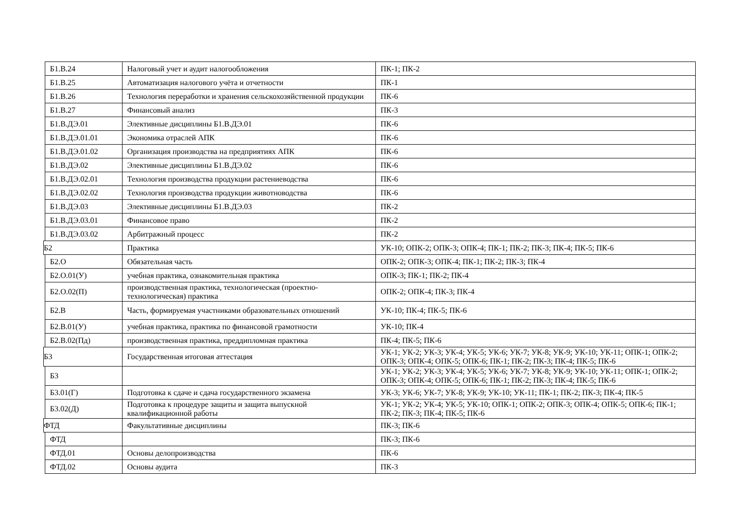| | Б1.В.24 | Налоговый учет и аудит налогообложения | ПК-1; ПК-2 |
| | Б1.В.25 | Автоматизация налогового учёта и отчетности | ПК-1 |
| | Б1.В.26 | Технология переработки и хранения сельскохозяйственной продукции | ПК-6 |
| | Б1.В.27 | Финансовый анализ | ПК-3 |
| | Б1.В.ДЭ.01 | Элективные дисциплины Б1.В.ДЭ.01 | ПК-6 |
| | Б1.В.ДЭ.01.01 | Экономика отраслей АПК | ПК-6 |
| | Б1.В.ДЭ.01.02 | Организация производства на предприятиях АПК | ПК-6 |
| | Б1.В.ДЭ.02 | Элективные дисциплины Б1.В.ДЭ.02 | ПК-6 |
| | Б1.В.ДЭ.02.01 | Технология производства продукции растениеводства | ПК-6 |
| | Б1.В.ДЭ.02.02 | Технология производства продукции животноводства | ПК-6 |
| | Б1.В.ДЭ.03 | Элективные дисциплины Б1.В.ДЭ.03 | ПК-2 |
| | Б1.В.ДЭ.03.01 | Финансовое право | ПК-2 |
| | Б1.В.ДЭ.03.02 | Арбитражный процесс | ПК-2 |
| Б2 | | Практика | УК-10; ОПК-2; ОПК-3; ОПК-4; ПК-1; ПК-2; ПК-3; ПК-4; ПК-5; ПК-6 |
| | Б2.О | Обязательная часть | ОПК-2; ОПК-3; ОПК-4; ПК-1; ПК-2; ПК-3; ПК-4 |
| | Б2.О.01(У) | учебная практика, ознакомительная практика | ОПК-3; ПК-1; ПК-2; ПК-4 |
| | Б2.О.02(П) | производственная практика, технологическая (проектно-технологическая) практика | ОПК-2; ОПК-4; ПК-3; ПК-4 |
| | Б2.В | Часть, формируемая участниками образовательных отношений | УК-10; ПК-4; ПК-5; ПК-6 |
| | Б2.В.01(У) | учебная практика, практика по финансовой грамотности | УК-10; ПК-4 |
| | Б2.В.02(Пд) | производственная практика, преддипломная практика | ПК-4; ПК-5; ПК-6 |
| Б3 | | Государственная итоговая аттестация | УК-1; УК-2; УК-3; УК-4; УК-5; УК-6; УК-7; УК-8; УК-9; УК-10; УК-11; ОПК-1; ОПК-2; ОПК-3; ОПК-4; ОПК-5; ОПК-6; ПК-1; ПК-2; ПК-3; ПК-4; ПК-5; ПК-6 |
| | Б3 | | УК-1; УК-2; УК-3; УК-4; УК-5; УК-6; УК-7; УК-8; УК-9; УК-10; УК-11; ОПК-1; ОПК-2; ОПК-3; ОПК-4; ОПК-5; ОПК-6; ПК-1; ПК-2; ПК-3; ПК-4; ПК-5; ПК-6 |
| | Б3.01(Г) | Подготовка к сдаче и сдача государственного экзамена | УК-3; УК-6; УК-7; УК-8; УК-9; УК-10; УК-11; ПК-1; ПК-2; ПК-3; ПК-4; ПК-5 |
| | Б3.02(Д) | Подготовка к процедуре защиты и защита выпускной квалификационной работы | УК-1; УК-2; УК-4; УК-5; УК-10; ОПК-1; ОПК-2; ОПК-3; ОПК-4; ОПК-5; ОПК-6; ПК-1; ПК-2; ПК-3; ПК-4; ПК-5; ПК-6 |
| ФТД | | Факультативные дисциплины | ПК-3; ПК-6 |
| | ФТД | | ПК-3; ПК-6 |
| | ФТД.01 | Основы делопроизводства | ПК-6 |
| | ФТД.02 | Основы аудита | ПК-3 |